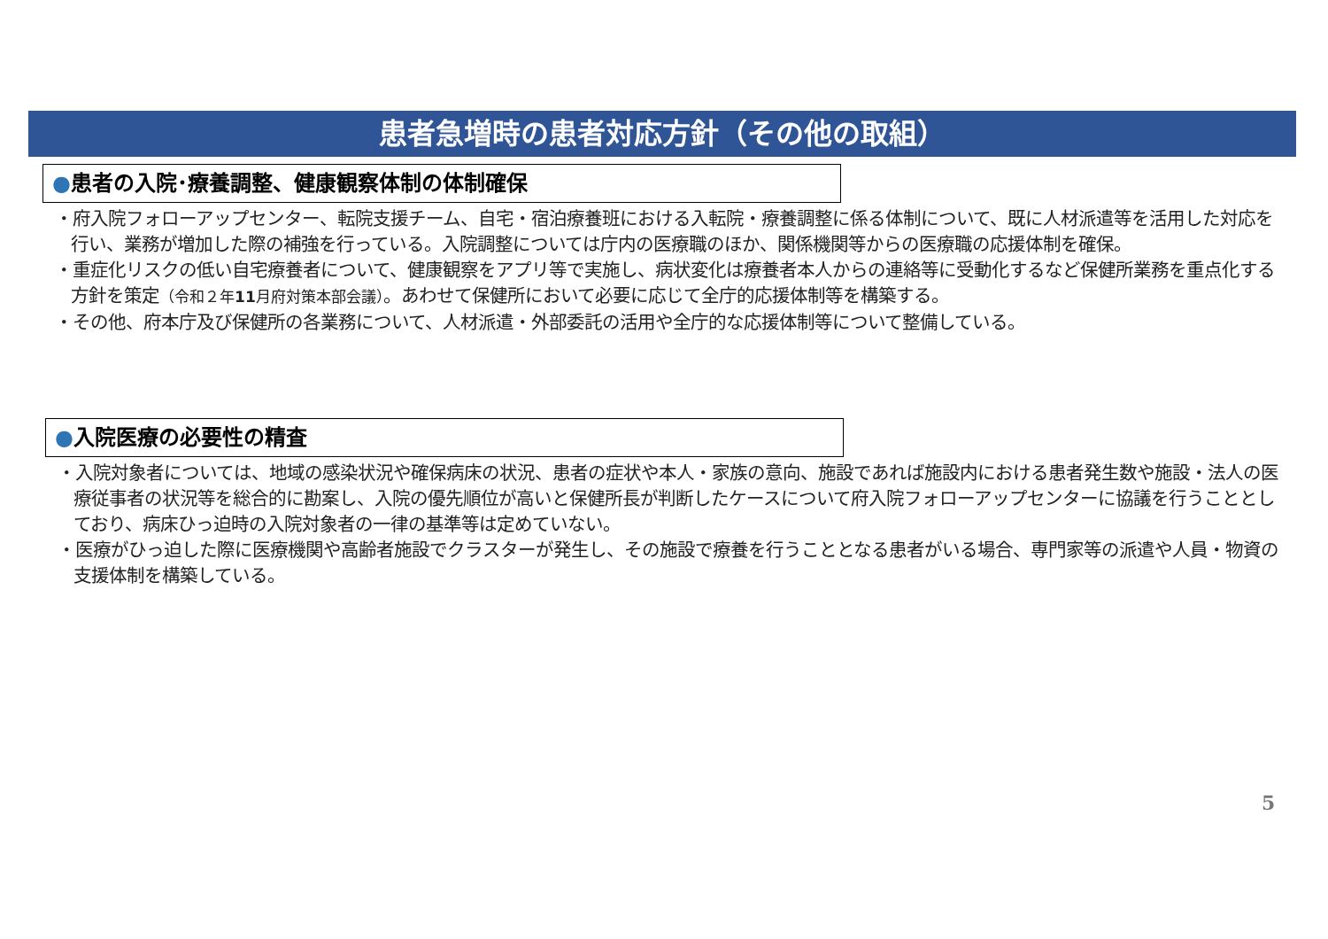患者急増時の患者対応方針（その他の取組）
●患者の入院･療養調整、健康観察体制の体制確保
・府入院フォローアップセンター、転院支援チーム、自宅・宿泊療養班における入転院・療養調整に係る体制について、既に人材派遣等を活用した対応を行い、業務が増加した際の補強を行っている。入院調整については庁内の医療職のほか、関係機関等からの医療職の応援体制を確保。
・重症化リスクの低い自宅療養者について、健康観察をアプリ等で実施し、病状変化は療養者本人からの連絡等に受動化するなど保健所業務を重点化する方針を策定（令和２年11月府対策本部会議）。あわせて保健所において必要に応じて全庁的応援体制等を構築する。
・その他、府本庁及び保健所の各業務について、人材派遣・外部委託の活用や全庁的な応援体制等について整備している。
●入院医療の必要性の精査
・入院対象者については、地域の感染状況や確保病床の状況、患者の症状や本人・家族の意向、施設であれば施設内における患者発生数や施設・法人の医療従事者の状況等を総合的に勘案し、入院の優先順位が高いと保健所長が判断したケースについて府入院フォローアップセンターに協議を行うこととしており、病床ひっ迫時の入院対象者の一律の基準等は定めていない。
・医療がひっ迫した際に医療機関や高齢者施設でクラスターが発生し、その施設で療養を行うこととなる患者がいる場合、専門家等の派遣や人員・物資の支援体制を構築している。
5